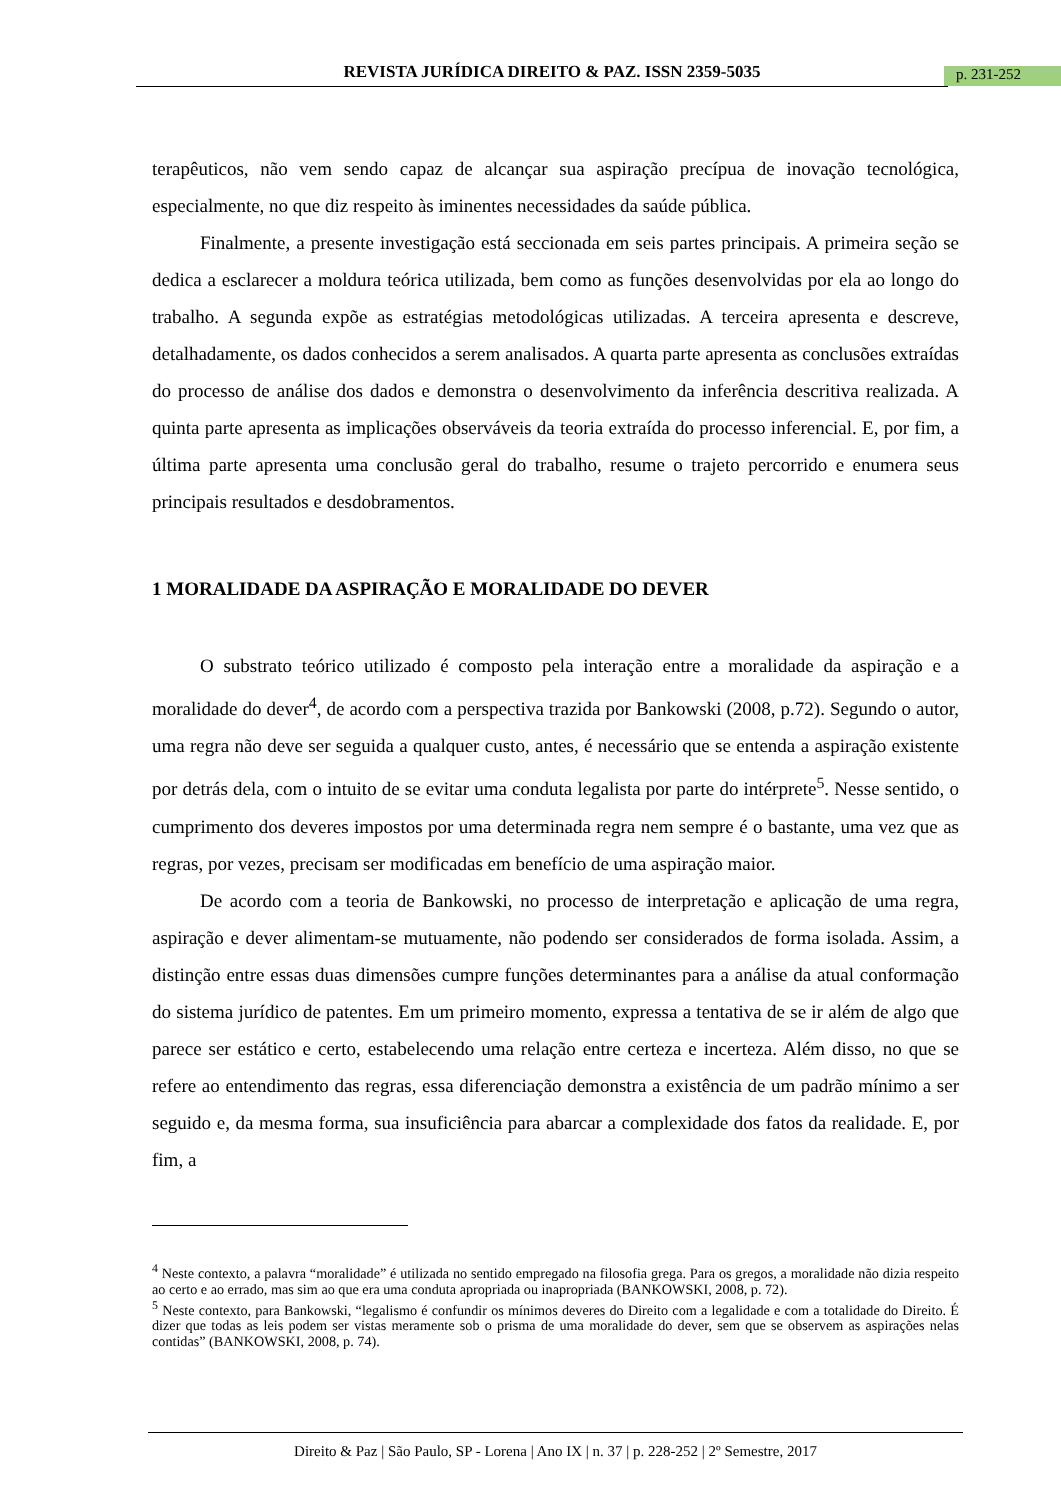REVISTA JURÍDICA DIREITO & PAZ. ISSN 2359-5035 p. 231-252
terapêuticos, não vem sendo capaz de alcançar sua aspiração precípua de inovação tecnológica, especialmente, no que diz respeito às iminentes necessidades da saúde pública.
Finalmente, a presente investigação está seccionada em seis partes principais. A primeira seção se dedica a esclarecer a moldura teórica utilizada, bem como as funções desenvolvidas por ela ao longo do trabalho. A segunda expõe as estratégias metodológicas utilizadas. A terceira apresenta e descreve, detalhadamente, os dados conhecidos a serem analisados. A quarta parte apresenta as conclusões extraídas do processo de análise dos dados e demonstra o desenvolvimento da inferência descritiva realizada. A quinta parte apresenta as implicações observáveis da teoria extraída do processo inferencial. E, por fim, a última parte apresenta uma conclusão geral do trabalho, resume o trajeto percorrido e enumera seus principais resultados e desdobramentos.
1 MORALIDADE DA ASPIRAÇÃO E MORALIDADE DO DEVER
O substrato teórico utilizado é composto pela interação entre a moralidade da aspiração e a moralidade do dever<sup>4</sup>, de acordo com a perspectiva trazida por Bankowski (2008, p.72). Segundo o autor, uma regra não deve ser seguida a qualquer custo, antes, é necessário que se entenda a aspiração existente por detrás dela, com o intuito de se evitar uma conduta legalista por parte do intérprete<sup>5</sup>. Nesse sentido, o cumprimento dos deveres impostos por uma determinada regra nem sempre é o bastante, uma vez que as regras, por vezes, precisam ser modificadas em benefício de uma aspiração maior.
De acordo com a teoria de Bankowski, no processo de interpretação e aplicação de uma regra, aspiração e dever alimentam-se mutuamente, não podendo ser considerados de forma isolada. Assim, a distinção entre essas duas dimensões cumpre funções determinantes para a análise da atual conformação do sistema jurídico de patentes. Em um primeiro momento, expressa a tentativa de se ir além de algo que parece ser estático e certo, estabelecendo uma relação entre certeza e incerteza. Além disso, no que se refere ao entendimento das regras, essa diferenciação demonstra a existência de um padrão mínimo a ser seguido e, da mesma forma, sua insuficiência para abarcar a complexidade dos fatos da realidade. E, por fim, a
<sup>4</sup> Neste contexto, a palavra “moralidade” é utilizada no sentido empregado na filosofia grega. Para os gregos, a moralidade não dizia respeito ao certo e ao errado, mas sim ao que era uma conduta apropriada ou inapropriada (BANKOWSKI, 2008, p. 72).
<sup>5</sup> Neste contexto, para Bankowski, “legalismo é confundir os mínimos deveres do Direito com a legalidade e com a totalidade do Direito. É dizer que todas as leis podem ser vistas meramente sob o prisma de uma moralidade do dever, sem que se observem as aspirações nelas contidas” (BANKOWSKI, 2008, p. 74).
Direito & Paz | São Paulo, SP - Lorena | Ano IX | n. 37 | p. 228-252 | 2º Semestre, 2017